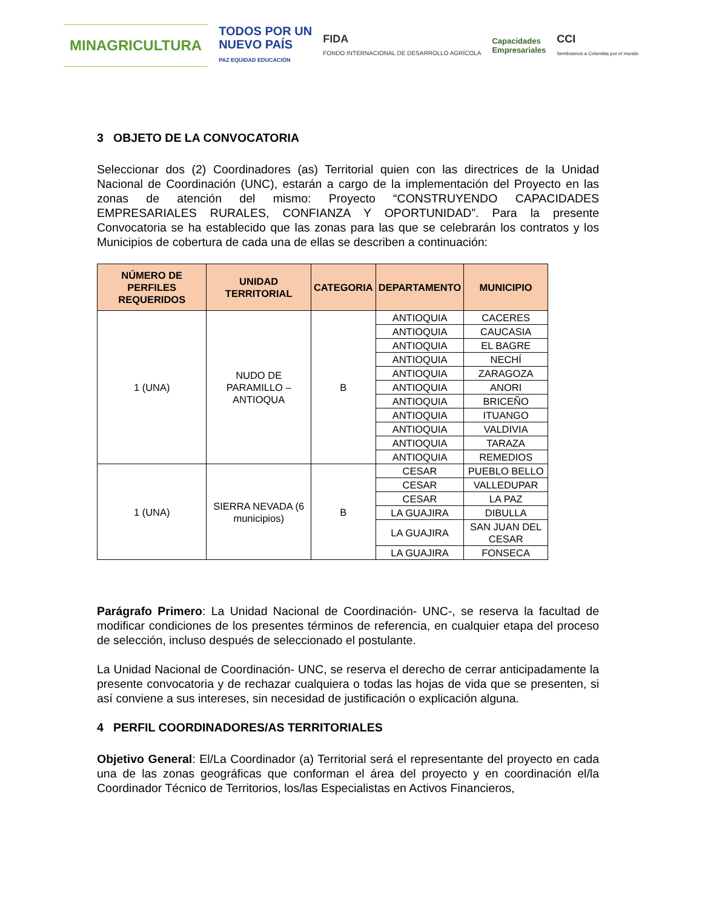MINAGRICULTURA
TODOS POR UN
NUEVO PAÍS
PAZ EQUIDAD EDUCACIÓN
FIDA
FONDO INTERNACIONAL DE DESARROLLO AGRÍCOLA
Capacidades
Empresariales
CCI
Sembramos a Colombia por el mundo
3 OBJETO DE LA CONVOCATORIA
Seleccionar dos (2) Coordinadores (as) Territorial quien con las directrices de la Unidad Nacional de Coordinación (UNC), estarán a cargo de la implementación del Proyecto en las zonas de atención del mismo: Proyecto “CONSTRUYENDO CAPACIDADES EMPRESARIALES RURALES, CONFIANZA Y OPORTUNIDAD”. Para la presente Convocatoria se ha establecido que las zonas para las que se celebrarán los contratos y los Municipios de cobertura de cada una de ellas se describen a continuación:
| NÚMERO DE PERFILES REQUERIDOS | UNIDAD TERRITORIAL | CATEGORIA | DEPARTAMENTO | MUNICIPIO |
| --- | --- | --- | --- | --- |
| 1 (UNA) | NUDO DE PARAMILLO – ANTIOQUA | B | ANTIOQUIA | CACERES |
| | | | ANTIOQUIA | CAUCASIA |
| | | | ANTIOQUIA | EL BAGRE |
| | | | ANTIOQUIA | NECHÍ |
| | | | ANTIOQUIA | ZARAGOZA |
| | | | ANTIOQUIA | ANORI |
| | | | ANTIOQUIA | BRICEÑO |
| | | | ANTIOQUIA | ITUANGO |
| | | | ANTIOQUIA | VALDIVIA |
| | | | ANTIOQUIA | TARAZA |
| | | | ANTIOQUIA | REMEDIOS |
| 1 (UNA) | SIERRA NEVADA (6 municipios) | B | CESAR | PUEBLO BELLO |
| | | | CESAR | VALLEDUPAR |
| | | | CESAR | LA PAZ |
| | | | LA GUAJIRA | DIBULLA |
| | | | LA GUAJIRA | SAN JUAN DEL CESAR |
| | | | LA GUAJIRA | FONSECA |
Parágrafo Primero: La Unidad Nacional de Coordinación- UNC-, se reserva la facultad de modificar condiciones de los presentes términos de referencia, en cualquier etapa del proceso de selección, incluso después de seleccionado el postulante.
La Unidad Nacional de Coordinación- UNC, se reserva el derecho de cerrar anticipadamente la presente convocatoria y de rechazar cualquiera o todas las hojas de vida que se presenten, si así conviene a sus intereses, sin necesidad de justificación o explicación alguna.
4 PERFIL COORDINADORES/AS TERRITORIALES
Objetivo General: El/La Coordinador (a) Territorial será el representante del proyecto en cada una de las zonas geográficas que conforman el área del proyecto y en coordinación el/la Coordinador Técnico de Territorios, los/las Especialistas en Activos Financieros,